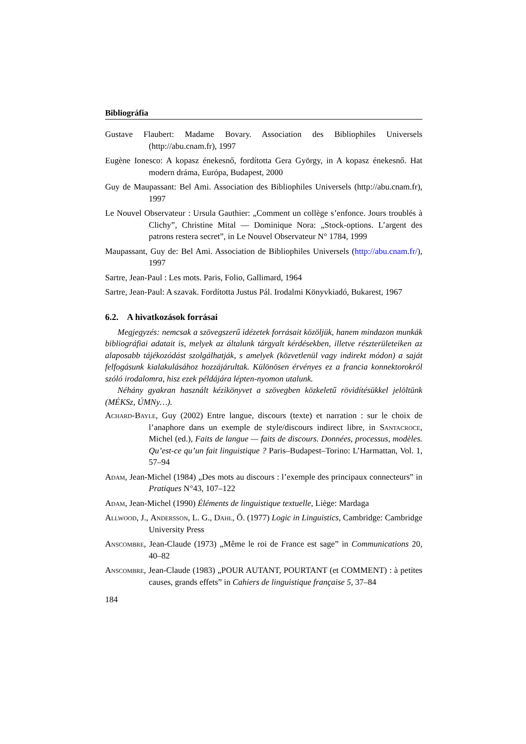Bibliográfia
Gustave Flaubert: Madame Bovary. Association des Bibliophiles Universels (http://abu.cnam.fr), 1997
Eugène Ionesco: A kopasz énekesnő, fordította Gera György, in A kopasz énekesnő. Hat modern dráma, Európa, Budapest, 2000
Guy de Maupassant: Bel Ami. Association des Bibliophiles Universels (http://abu.cnam.fr), 1997
Le Nouvel Observateur : Ursula Gauthier: „Comment un collège s’enfonce. Jours troublés à Clichy”, Christine Mital — Dominique Nora: „Stock-options. L’argent des patrons restera secret”, in Le Nouvel Observateur N° 1784, 1999
Maupassant, Guy de: Bel Ami. Association de Bibliophiles Universels (http://abu.cnam.fr/), 1997
Sartre, Jean-Paul : Les mots. Paris, Folio, Gallimard, 1964
Sartre, Jean-Paul: A szavak. Fordította Justus Pál. Irodalmi Könyvkiadó, Bukarest, 1967
6.2. A hivatkozások forrásai
Megjegyzés: nemcsak a szövegszerű idézetek forrásait közöljük, hanem mindazon munkák bibliográfiai adatait is, melyek az általunk tárgyalt kérdésekben, illetve részterületeiken az alaposabb tájékozódást szolgálhatják, s amelyek (közvetlenül vagy indirekt módon) a saját felfogásunk kialakulásához hozzájárultak. Különösen érvényes ez a francia konnektorokról szóló irodalomra, hisz ezek példájára lépten-nyomon utalunk.
Néhány gyakran használt kézikönyvet a szövegben közkeletű rövidítésükkel jelöltünk (MÉKSz, ÚMNy…).
Achard-Bayle, Guy (2002) Entre langue, discours (texte) et narration : sur le choix de l’anaphore dans un exemple de style/discours indirect libre, in Santacroce, Michel (ed.), Faits de langue — faits de discours. Données, processus, modèles. Qu’est-ce qu’un fait linguistique ? Paris–Budapest–Torino: L’Harmattan, Vol. 1, 57–94
Adam, Jean-Michel (1984) „Des mots au discours : l’exemple des principaux connecteurs” in Pratiques N°43, 107–122
Adam, Jean-Michel (1990) Éléments de linguistique textuelle, Liège: Mardaga
Allwood, J., Andersson, L. G., Dahl, Ö. (1977) Logic in Linguistics, Cambridge: Cambridge University Press
Anscombre, Jean-Claude (1973) „Même le roi de France est sage” in Communications 20, 40–82
Anscombre, Jean-Claude (1983) „POUR AUTANT, POURTANT (et COMMENT) : à petites causes, grands effets” in Cahiers de linguistique française 5, 37–84
184